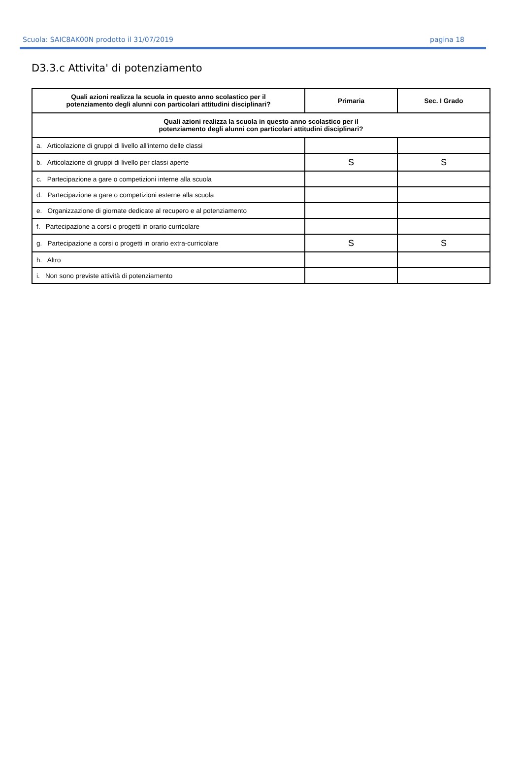Scuola: SAIC8AK00N prodotto il 31/07/2019 pagina 18
D3.3.c Attivita' di potenziamento
| Quali azioni realizza la scuola in questo anno scolastico per il potenziamento degli alunni con particolari attitudini disciplinari? | Primaria | Sec. I Grado |
| --- | --- | --- |
| Quali azioni realizza la scuola in questo anno scolastico per il potenziamento degli alunni con particolari attitudini disciplinari? | | |
| a. Articolazione di gruppi di livello all'interno delle classi | | |
| b. Articolazione di gruppi di livello per classi aperte | S | S |
| c. Partecipazione a gare o competizioni interne alla scuola | | |
| d. Partecipazione a gare o competizioni esterne alla scuola | | |
| e. Organizzazione di giornate dedicate al recupero e al potenziamento | | |
| f. Partecipazione a corsi o progetti in orario curricolare | | |
| g. Partecipazione a corsi o progetti in orario extra-curricolare | S | S |
| h. Altro | | |
| i. Non sono previste attività di potenziamento | | |